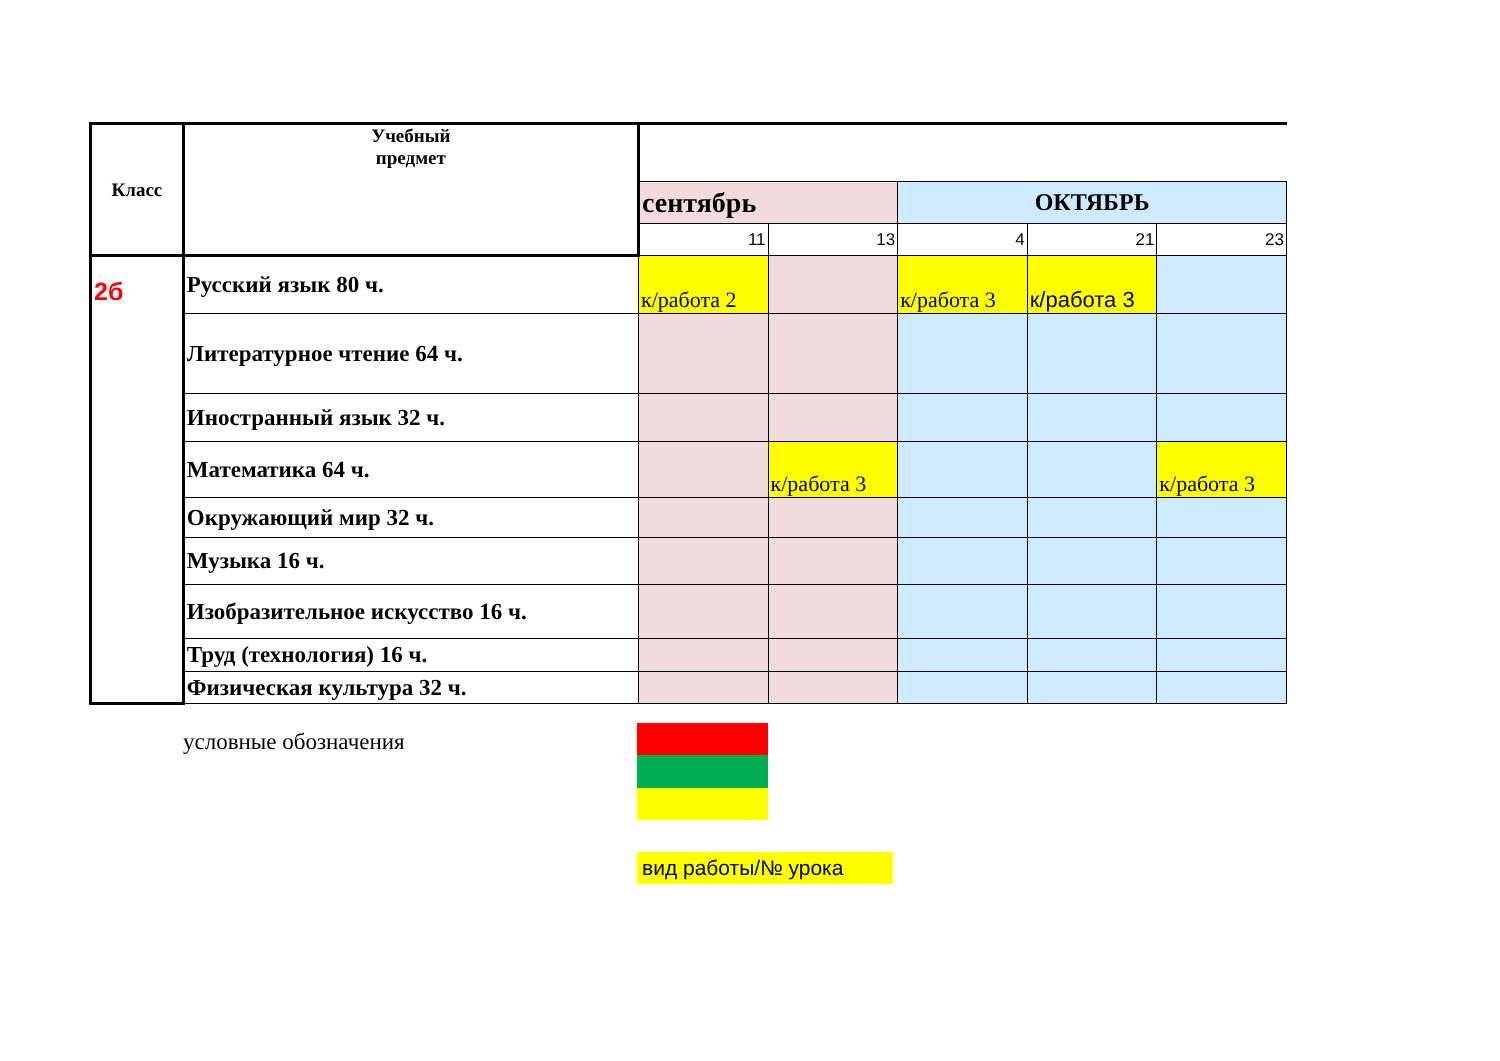| Класс | Учебный предмет | | | | | |
| --- | --- | --- | --- | --- | --- | --- |
| | | сентябрь | | ОКТЯБРЬ | | |
| | | 11 | 13 | 4 | 21 | 23 |
| 2б | Русский язык 80 ч. | к/работа 2 | | к/работа 3 | к/работа 3 | |
| | Литературное чтение 64 ч. | | | | | |
| | Иностранный язык 32 ч. | | | | | |
| | Математика 64 ч. | | к/работа 3 | | | к/работа 3 |
| | Окружающий мир 32 ч. | | | | | |
| | Музыка 16 ч. | | | | | |
| | Изобразительное искусство 16 ч. | | | | | |
| | Труд (технология) 16 ч. | | | | | |
| | Физическая культура 32 ч. | | | | | |
условные обозначения
вид работы/№ урока